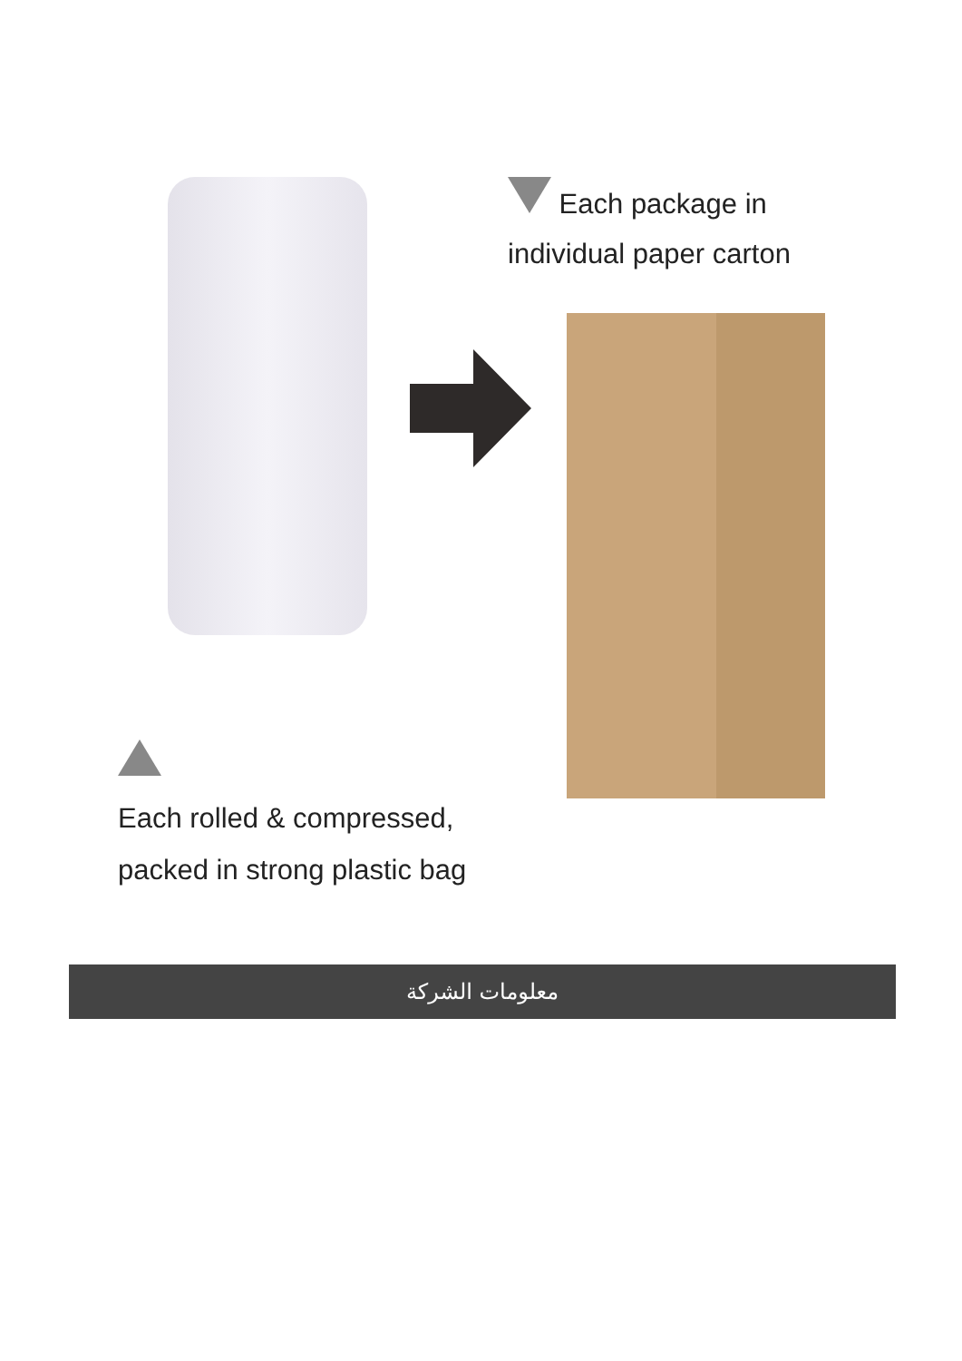Each package in
individual paper carton
Each rolled & compressed,
packed in strong plastic bag
معلومات الشركة